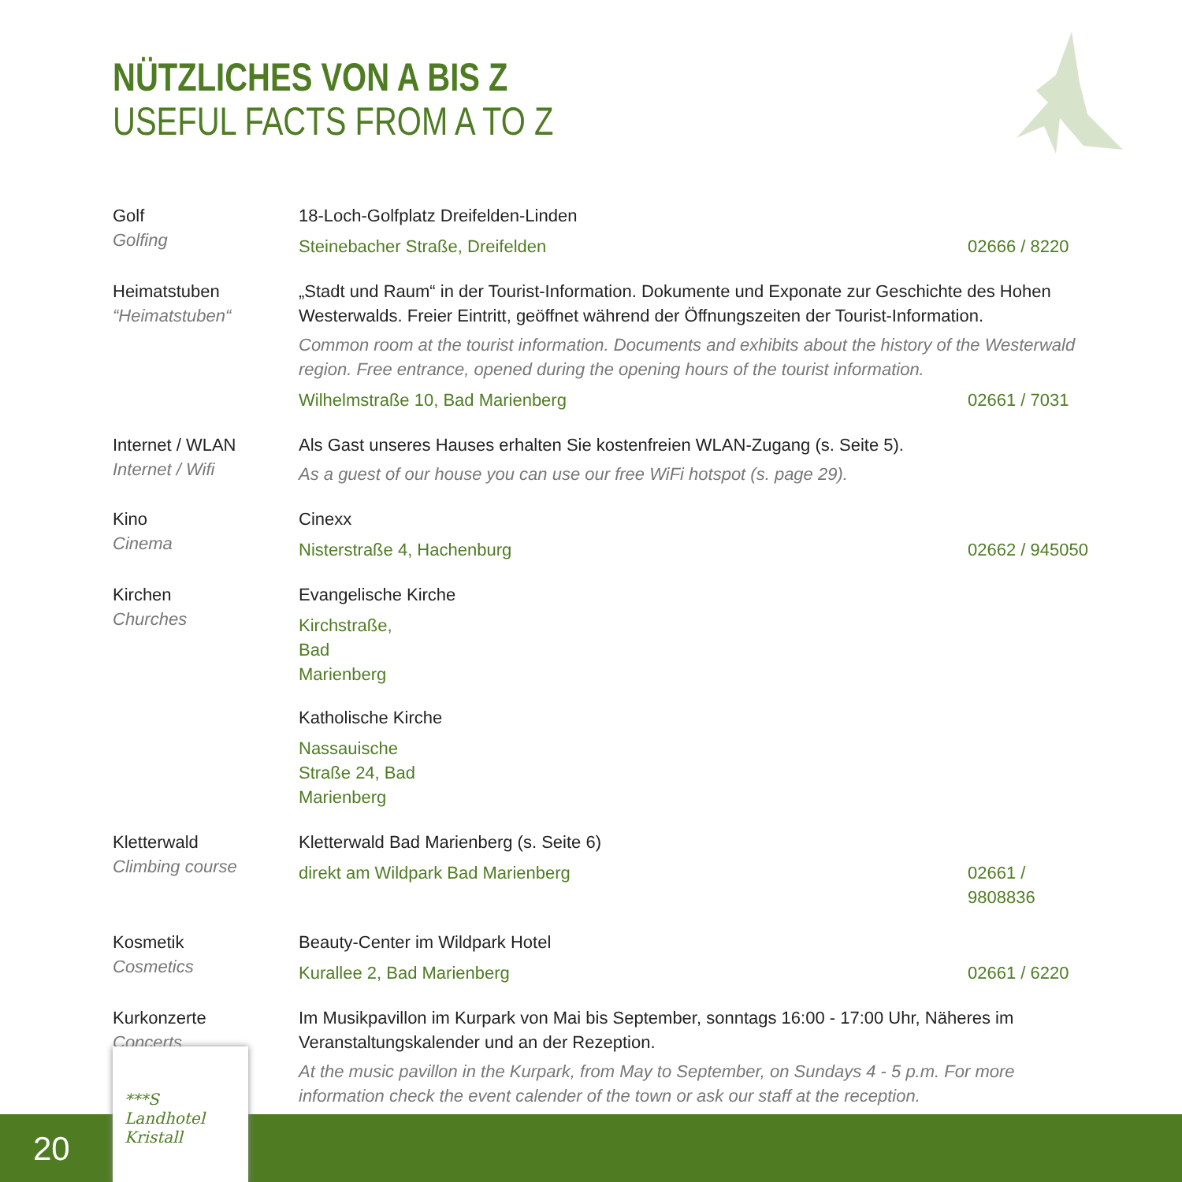NÜTZLICHES VON A BIS Z
USEFUL FACTS FROM A TO Z
Golf
Golfing
18-Loch-Golfplatz Dreifelden-Linden
Steinebacher Straße, Dreifelden 02666 / 8220
Heimatstuben
“Heimatstuben“
„Stadt und Raum“ in der Tourist-Information. Dokumente und Exponate zur Geschichte des Hohen Westerwalds. Freier Eintritt, geöffnet während der Öffnungszeiten der Tourist-Information.
Common room at the tourist information. Documents and exhibits about the history of the Westerwald region. Free entrance, opened during the opening hours of the tourist information.
Wilhelmstraße 10, Bad Marienberg 02661 / 7031
Internet / WLAN
Internet / Wifi
Als Gast unseres Hauses erhalten Sie kostenfreien WLAN-Zugang (s. Seite 5).
As a guest of our house you can use our free WiFi hotspot (s. page 29).
Kino
Cinema
Cinexx
Nisterstraße 4, Hachenburg 02662 / 945050
Kirchen
Churches
Evangelische Kirche
Kirchstraße, Bad Marienberg
Katholische Kirche
Nassauische Straße 24, Bad Marienberg
Kletterwald
Climbing course
Kletterwald Bad Marienberg (s. Seite 6)
direkt am Wildpark Bad Marienberg 02661 / 9808836
Kosmetik
Cosmetics
Beauty-Center im Wildpark Hotel
Kurallee 2, Bad Marienberg 02661 / 6220
Kurkonzerte
Concerts
Im Musikpavillon im Kurpark von Mai bis September, sonntags 16:00 - 17:00 Uhr, Näheres im Veranstaltungskalender und an der Rezeption.
At the music pavillon in the Kurpark, from May to September, on Sundays 4 - 5 p.m. For more information check the event calender of the town or ask our staff at the reception.
20
***S
Landhotel
Kristall